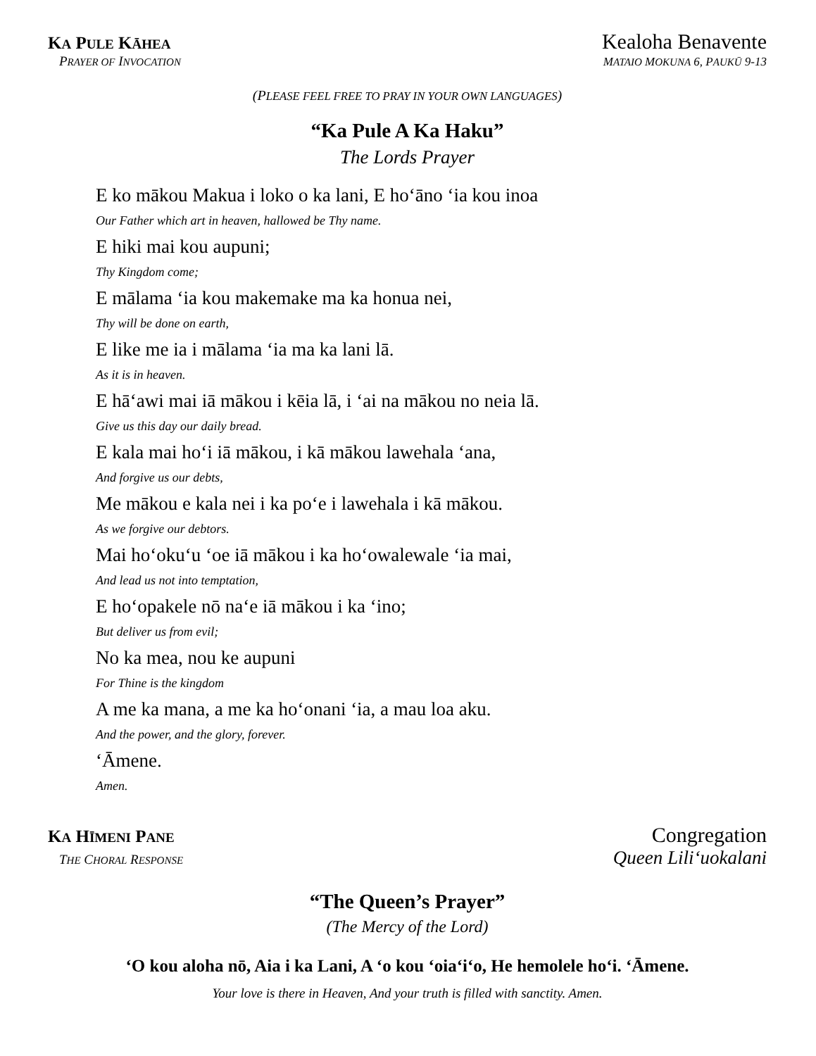KA PULE KĀHEA
Kealoha Benavente
PRAYER OF INVOCATION MATAIO MOKUNA 6, PAUKŪ 9-13
(PLEASE FEEL FREE TO PRAY IN YOUR OWN LANGUAGES)
“Ka Pule A Ka Haku”
The Lords Prayer
E ko mākou Makua i loko o ka lani, E hoʻāno ʻia kou inoa
Our Father which art in heaven, hallowed be Thy name.
E hiki mai kou aupuni;
Thy Kingdom come;
E mālama ʻia kou makemake ma ka honua nei,
Thy will be done on earth,
E like me ia i mālama ʻia ma ka lani lā.
As it is in heaven.
E hāʻawi mai iā mākou i kēia lā, i ʻai na mākou no neia lā.
Give us this day our daily bread.
E kala mai hoʻi iā mākou, i kā mākou lawehala ʻana,
And forgive us our debts,
Me mākou e kala nei i ka poʻe i lawehala i kā mākou.
As we forgive our debtors.
Mai hoʻokuʻu ʻoe iā mākou i ka hoʻowalewale ʻia mai,
And lead us not into temptation,
E hoʻopakele nō naʻe iā mākou i ka ʻino;
But deliver us from evil;
No ka mea, nou ke aupuni
For Thine is the kingdom
A me ka mana, a me ka hoʻonani ʻia, a mau loa aku.
And the power, and the glory, forever.
ʻĀmene.
Amen.
KA HĪMENI PANE
Congregation
THE CHORAL RESPONSE
Queen Liliʻuokalani
“The Queen’s Prayer”
(The Mercy of the Lord)
ʻO kou aloha nō, Aia i ka Lani, A ʻo kou ʻoiaʻiʻo, He hemolele hoʻi. ʻĀmene.
Your love is there in Heaven, And your truth is filled with sanctity. Amen.